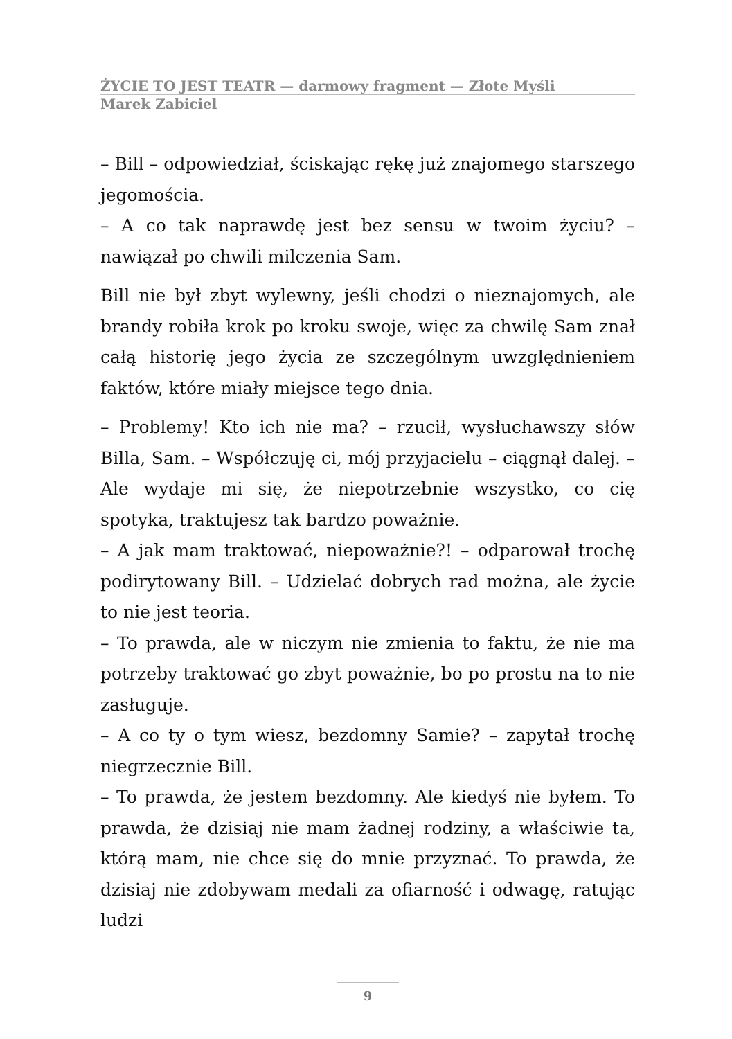ŻYCIE TO JEST TEATR — darmowy fragment — Złote Myśli
Marek Zabiciel
– Bill – odpowiedział, ściskając rękę już znajomego starszego jegomościa.
– A co tak naprawdę jest bez sensu w twoim życiu? – nawiązał po chwili milczenia Sam.
Bill nie był zbyt wylewny, jeśli chodzi o nieznajomych, ale brandy robiła krok po kroku swoje, więc za chwilę Sam znał całą historię jego życia ze szczególnym uwzględnieniem faktów, które miały miejsce tego dnia.
– Problemy! Kto ich nie ma? – rzucił, wysłuchawszy słów Billa, Sam. – Współczuję ci, mój przyjacielu – ciągnął dalej. – Ale wydaje mi się, że niepotrzebnie wszystko, co cię spotyka, traktujesz tak bardzo poważnie.
– A jak mam traktować, niepoważnie?! – odparował trochę podirytowany Bill. – Udzielać dobrych rad można, ale życie to nie jest teoria.
– To prawda, ale w niczym nie zmienia to faktu, że nie ma potrzeby traktować go zbyt poważnie, bo po prostu na to nie zasługuje.
– A co ty o tym wiesz, bezdomny Samie? – zapytał trochę niegrzecznie Bill.
– To prawda, że jestem bezdomny. Ale kiedyś nie byłem. To prawda, że dzisiaj nie mam żadnej rodziny, a właściwie ta, którą mam, nie chce się do mnie przyznać. To prawda, że dzisiaj nie zdobywam medali za ofiarność i odwagę, ratując ludzi
9